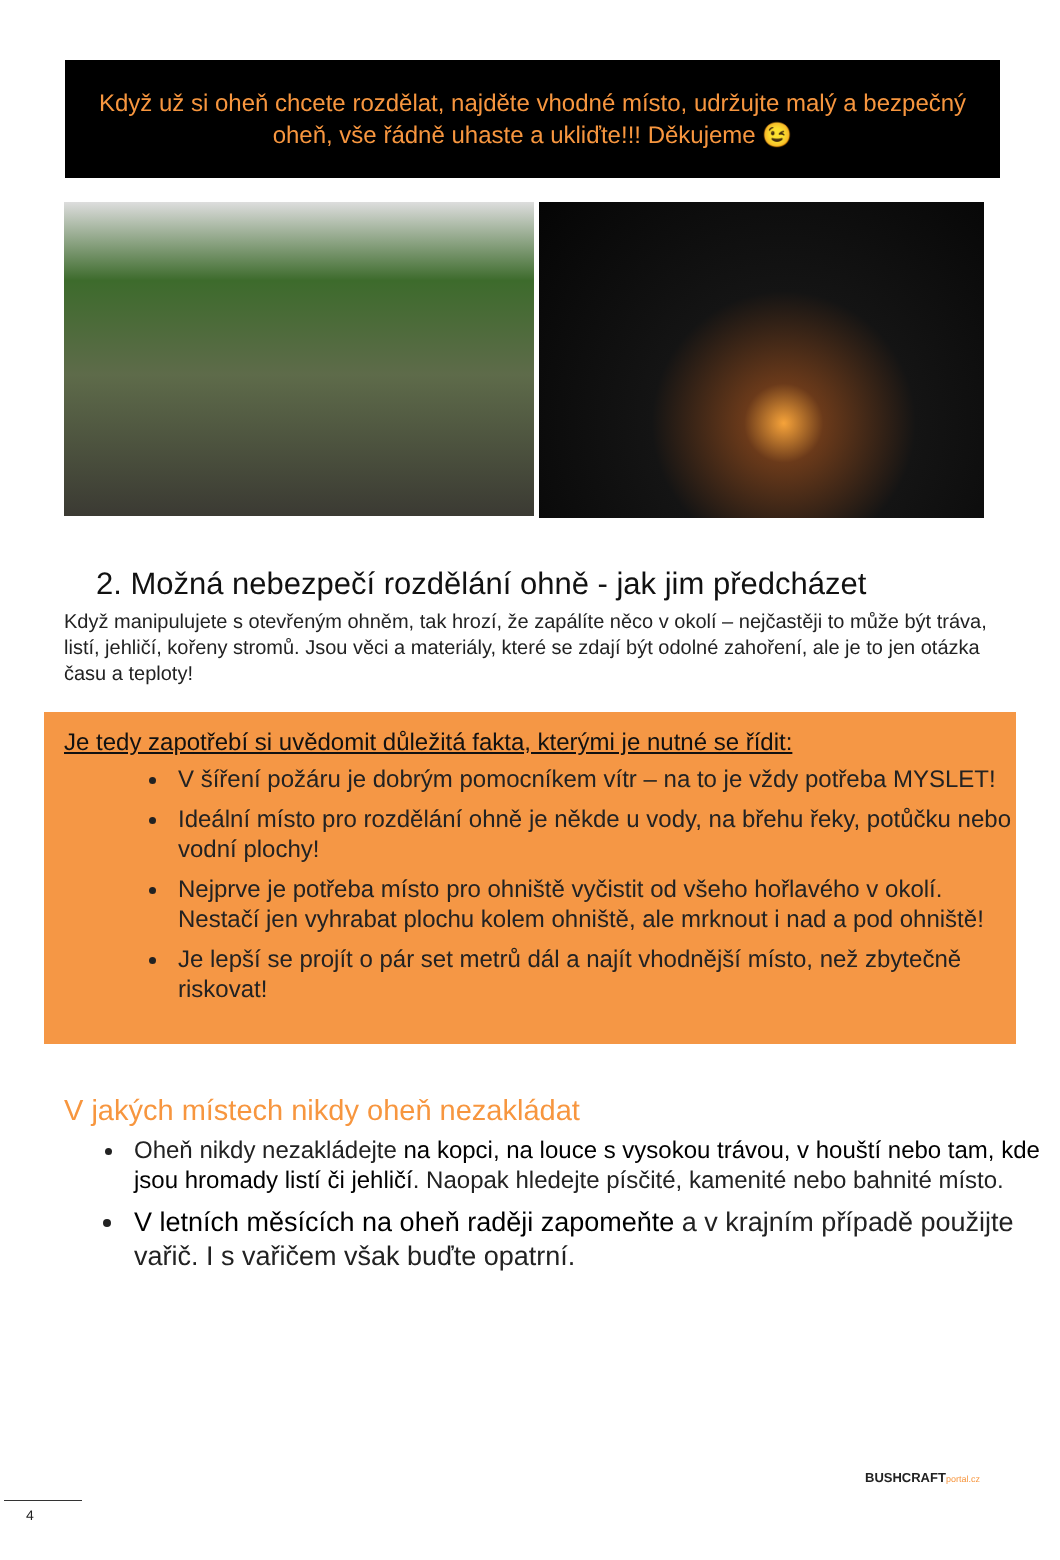Když už si oheň chcete rozdělat, najděte vhodné místo, udržujte malý a bezpečný
oheň, vše řádně uhaste a ukliďte!!! Děkujeme 😉
2. Možná nebezpečí rozdělání ohně - jak jim předcházet
Když manipulujete s otevřeným ohněm, tak hrozí, že zapálíte něco v okolí – nejčastěji to může být tráva, listí, jehličí, kořeny stromů. Jsou věci a materiály, které se zdají být odolné zahoření, ale je to jen otázka času a teploty!
Je tedy zapotřebí si uvědomit důležitá fakta, kterými je nutné se řídit:
V šíření požáru je dobrým pomocníkem vítr – na to je vždy potřeba MYSLET!
Ideální místo pro rozdělání ohně je někde u vody, na břehu řeky, potůčku nebo vodní plochy!
Nejprve je potřeba místo pro ohniště vyčistit od všeho hořlavého v okolí. Nestačí jen vyhrabat plochu kolem ohniště, ale mrknout i nad a pod ohniště!
Je lepší se projít o pár set metrů dál a najít vhodnější místo, než zbytečně riskovat!
V jakých místech nikdy oheň nezakládat
Oheň nikdy nezakládejte na kopci, na louce s vysokou trávou, v houští nebo tam, kde jsou hromady listí či jehličí. Naopak hledejte písčité, kamenité nebo bahnité místo.
V letních měsících na oheň raději zapomeňte a v krajním případě použijte vařič. I s vařičem však buďte opatrní.
BUSHCRAFTportal.cz
4